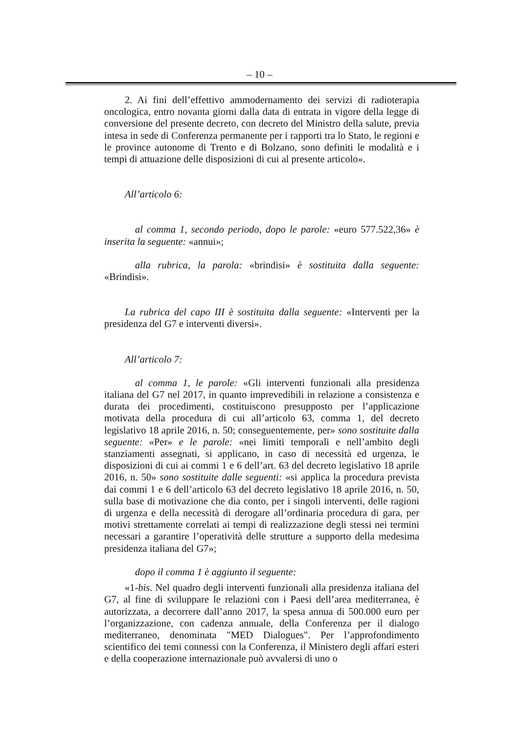– 10 –
2. Ai fini dell’effettivo ammodernamento dei servizi di radioterapia oncologica, entro novanta giorni dalla data di entrata in vigore della legge di conversione del presente decreto, con decreto del Ministro della salute, previa intesa in sede di Conferenza permanente per i rapporti tra lo Stato, le regioni e le province autonome di Trento e di Bolzano, sono definiti le modalità e i tempi di attuazione delle disposizioni di cui al presente articolo».
All’articolo 6:
al comma 1, secondo periodo, dopo le parole: «euro 577.522,36» è inserita la seguente: «annui»;
alla rubrica, la parola: «brindisi» è sostituita dalla seguente: «Brindisi».
La rubrica del capo III è sostituita dalla seguente: «Interventi per la presidenza del G7 e interventi diversi».
All’articolo 7:
al comma 1, le parole: «Gli interventi funzionali alla presidenza italiana del G7 nel 2017, in quanto imprevedibili in relazione a consistenza e durata dei procedimenti, costituiscono presupposto per l’applicazione motivata della procedura di cui all’articolo 63, comma 1, del decreto legislativo 18 aprile 2016, n. 50; conseguentemente, per» sono sostituite dalla seguente: «Per» e le parole: «nei limiti temporali e nell’ambito degli stanziamenti assegnati, si applicano, in caso di necessità ed urgenza, le disposizioni di cui ai commi 1 e 6 dell’art. 63 del decreto legislativo 18 aprile 2016, n. 50» sono sostituite dalle seguenti: «si applica la procedura prevista dai commi 1 e 6 dell’articolo 63 del decreto legislativo 18 aprile 2016, n. 50, sulla base di motivazione che dia conto, per i singoli interventi, delle ragioni di urgenza e della necessità di derogare all’ordinaria procedura di gara, per motivi strettamente correlati ai tempi di realizzazione degli stessi nei termini necessari a garantire l’operatività delle strutture a supporto della medesima presidenza italiana del G7»;
dopo il comma 1 è aggiunto il seguente:
«1-bis. Nel quadro degli interventi funzionali alla presidenza italiana del G7, al fine di sviluppare le relazioni con i Paesi dell’area mediterranea, è autorizzata, a decorrere dall’anno 2017, la spesa annua di 500.000 euro per l’organizzazione, con cadenza annuale, della Conferenza per il dialogo mediterraneo, denominata "MED Dialogues". Per l’approfondimento scientifico dei temi connessi con la Conferenza, il Ministero degli affari esteri e della cooperazione internazionale può avvalersi di uno o